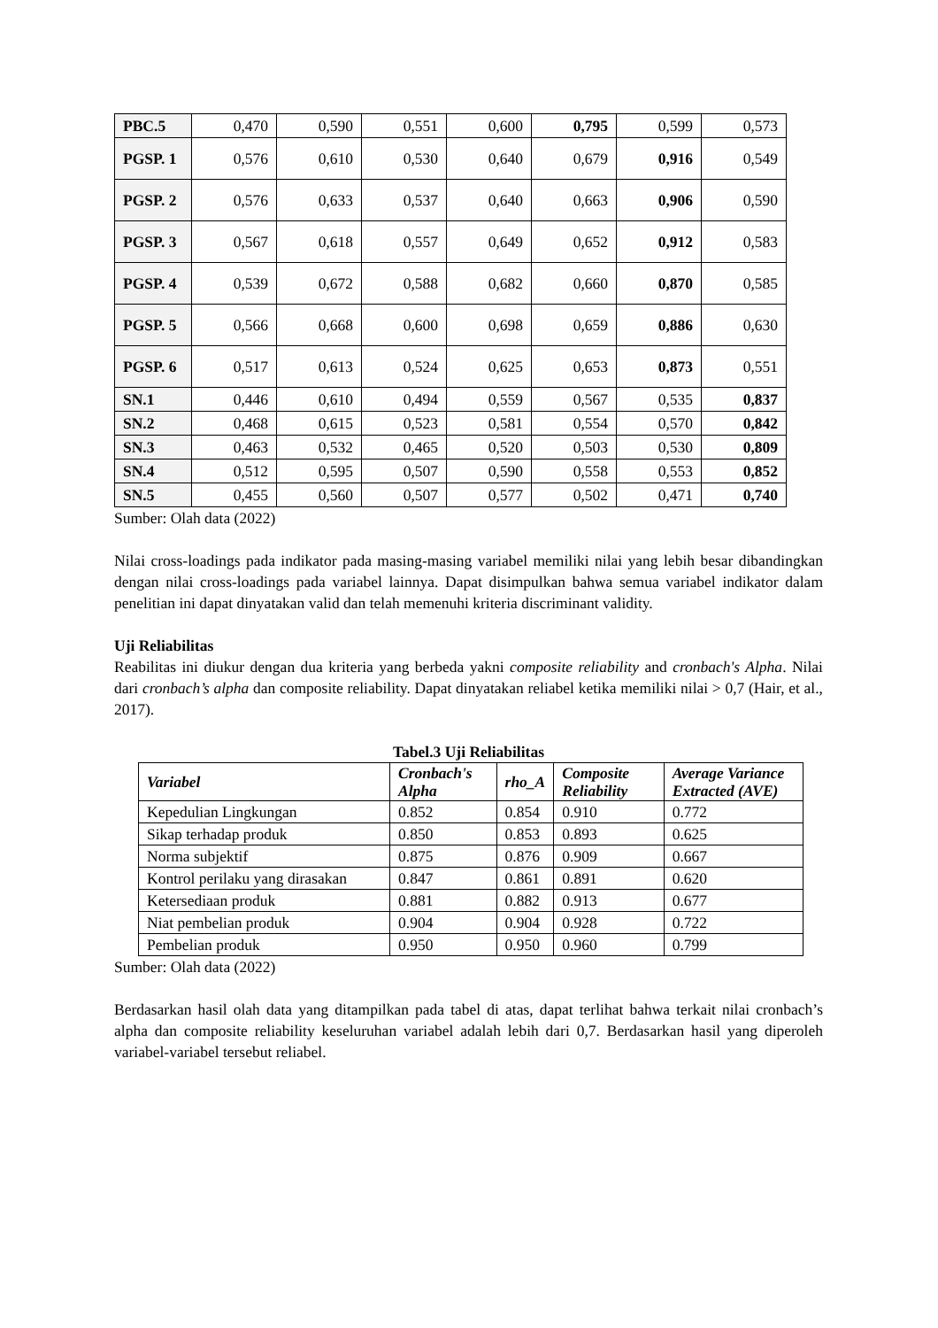| PBC.5 | 0,470 | 0,590 | 0,551 | 0,600 | 0,795 | 0,599 | 0,573 |
| PGSP. 1 | 0,576 | 0,610 | 0,530 | 0,640 | 0,679 | 0,916 | 0,549 |
| PGSP. 2 | 0,576 | 0,633 | 0,537 | 0,640 | 0,663 | 0,906 | 0,590 |
| PGSP. 3 | 0,567 | 0,618 | 0,557 | 0,649 | 0,652 | 0,912 | 0,583 |
| PGSP. 4 | 0,539 | 0,672 | 0,588 | 0,682 | 0,660 | 0,870 | 0,585 |
| PGSP. 5 | 0,566 | 0,668 | 0,600 | 0,698 | 0,659 | 0,886 | 0,630 |
| PGSP. 6 | 0,517 | 0,613 | 0,524 | 0,625 | 0,653 | 0,873 | 0,551 |
| SN.1 | 0,446 | 0,610 | 0,494 | 0,559 | 0,567 | 0,535 | 0,837 |
| SN.2 | 0,468 | 0,615 | 0,523 | 0,581 | 0,554 | 0,570 | 0,842 |
| SN.3 | 0,463 | 0,532 | 0,465 | 0,520 | 0,503 | 0,530 | 0,809 |
| SN.4 | 0,512 | 0,595 | 0,507 | 0,590 | 0,558 | 0,553 | 0,852 |
| SN.5 | 0,455 | 0,560 | 0,507 | 0,577 | 0,502 | 0,471 | 0,740 |
Sumber: Olah data (2022)
Nilai cross-loadings pada indikator pada masing-masing variabel memiliki nilai yang lebih besar dibandingkan dengan nilai cross-loadings pada variabel lainnya. Dapat disimpulkan bahwa semua variabel indikator dalam penelitian ini dapat dinyatakan valid dan telah memenuhi kriteria discriminant validity.
Uji Reliabilitas
Reabilitas ini diukur dengan dua kriteria yang berbeda yakni composite reliability and cronbach's Alpha. Nilai dari cronbach’s alpha dan composite reliability. Dapat dinyatakan reliabel ketika memiliki nilai > 0,7 (Hair, et al., 2017).
Tabel.3 Uji Reliabilitas
| Variabel | Cronbach's Alpha | rho_A | Composite Reliability | Average Variance Extracted (AVE) |
| --- | --- | --- | --- | --- |
| Kepedulian Lingkungan | 0.852 | 0.854 | 0.910 | 0.772 |
| Sikap terhadap produk | 0.850 | 0.853 | 0.893 | 0.625 |
| Norma subjektif | 0.875 | 0.876 | 0.909 | 0.667 |
| Kontrol perilaku yang dirasakan | 0.847 | 0.861 | 0.891 | 0.620 |
| Ketersediaan produk | 0.881 | 0.882 | 0.913 | 0.677 |
| Niat pembelian produk | 0.904 | 0.904 | 0.928 | 0.722 |
| Pembelian produk | 0.950 | 0.950 | 0.960 | 0.799 |
Sumber: Olah data (2022)
Berdasarkan hasil olah data yang ditampilkan pada tabel di atas, dapat terlihat bahwa terkait nilai cronbach’s alpha dan composite reliability keseluruhan variabel adalah lebih dari 0,7. Berdasarkan hasil yang diperoleh variabel-variabel tersebut reliabel.